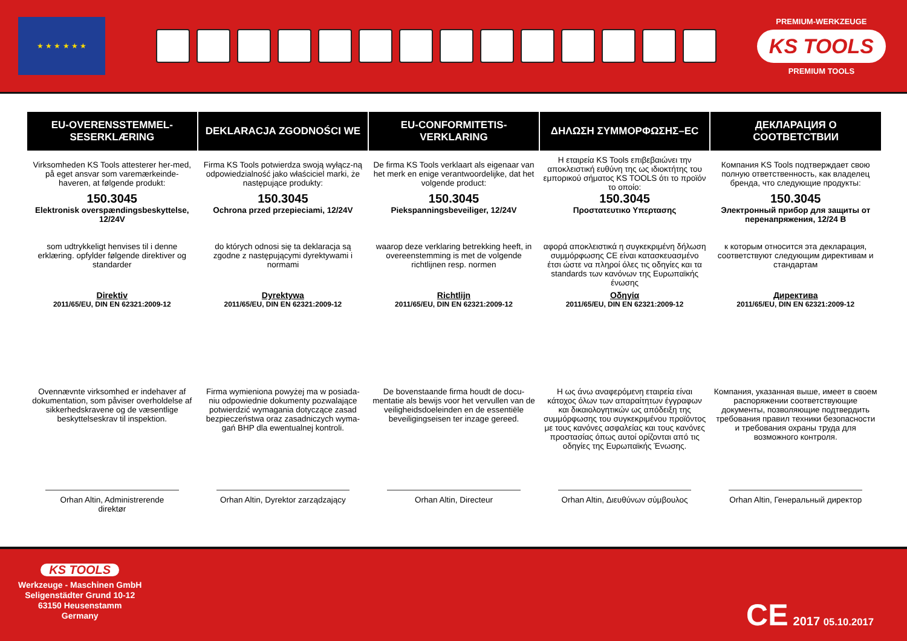★ ★ ★ ★ ★ ★
PREMIUM-WERKZEUGE
KS TOOLS
PREMIUM TOOLS
| EU-OVERENSSTEMMEL-SESERKLÆRING | DEKLARACJA ZGODNOŚCI WE | EU-CONFORMITETIS-VERKLARING | ΔΗΛΩΣΗ ΣΥΜΜΟΡΦΩΣΗΣ–EC | ДЕКЛАРАЦИЯ О СООТВЕТСТВИИ |
| --- | --- | --- | --- | --- |
| Virksomheden KS Tools attesterer her-med, på eget ansvar som varemærkeinde-haveren, at følgende produkt: | Firma KS Tools potwierdza swoją wyłącz-ną odpowiedzialność jako właściciel marki, że następujące produkty: | De firma KS Tools verklaart als eigenaar van het merk en enige verantwoordelijke, dat het volgende product: | Η εταιρεία KS Tools επιβεβαιώνει την αποκλειστική ευθύνη της ως ιδιοκτήτης του εμπορικού σήματος KS TOOLS ότι το προϊόν το οποίο: | Компания KS Tools подтверждает свою полную ответственность, как владелец бренда, что следующие продукты: |
| 150.3045 | 150.3045 | 150.3045 | 150.3045 | 150.3045 |
| Elektronisk overspændingsbeskyttelse, 12/24V | Ochrona przed przepieciami, 12/24V | Piekspanningsbeveiliger, 12/24V | Προστατευτικο Υπερτασης | Электронный прибор для защиты от перенапряжения, 12/24 В |
| som udtrykkeligt henvises til i denne erklæring. opfylder følgende direktiver og standarder | do których odnosi się ta deklaracja są zgodne z następującymi dyrektywami i normami | waarop deze verklaring betrekking heeft, in overeenstemming is met de volgende richtlijnen resp. normen | αφορά αποκλειστικά η συγκεκριμένη δήλωση συμμόρφωσης CE είναι κατασκευασμένο έτσι ώστε να πληροί όλες τις οδηγίες και τα standards των κανόνων της Ευρωπαϊκής ένωσης | к которым относится эта декларация, соответствуют следующим директивам и стандартам |
| Direktiv 2011/65/EU, DIN EN 62321:2009-12 | Dyrektywa 2011/65/EU, DIN EN 62321:2009-12 | Richtlijn 2011/65/EU, DIN EN 62321:2009-12 | Οδηγία 2011/65/EU, DIN EN 62321:2009-12 | Директива 2011/65/EU, DIN EN 62321:2009-12 |
| Ovennævnte virksomhed er indehaver af dokumentation, som påviser overholdelse af sikkerhedskravene og de væsentlige beskyttelseskrav til inspektion. | Firma wymieniona powyżej ma w posiada-niu odpowiednie dokumenty pozwalające potwierdzić wymagania dotyczące zasad bezpieczeństwa oraz zasadniczych wyma-gań BHP dla ewentualnej kontroli. | De bovenstaande firma houdt de docu-mentatie als bewijs voor het vervullen van de veiligheidsdoeleinden en de essentiële beveiligingseisen ter inzage gereed. | Η ως άνω αναφερόμενη εταιρεία είναι κάτοχος όλων των απαραίτητων έγγραφων και δικαιολογητικών ως απόδειξη της συμμόρφωσης του συγκεκριμένου προϊόντος με τους κανόνες ασφαλείας και τους κανόνες προστασίας όπως αυτοί ορίζονται από τις οδηγίες της Ευρωπαϊκής Ένωσης. | Компания, указанная выше, имеет в своем распоряжении соответствующие документы, позволяющие подтвердить требования правил техники безопасности и требования охраны труда для возможного контроля. |
| Orhan Altin, Administrerende direktør | Orhan Altin, Dyrektor zarządzający | Orhan Altin, Directeur | Orhan Altin, Διευθύνων σύμβουλος | Orhan Altin, Генеральный директор |
KS TOOLS
Werkzeuge - Maschinen GmbH
Seligenstädter Grund 10-12
63150 Heusenstamm
Germany
CE 2017 05.10.2017